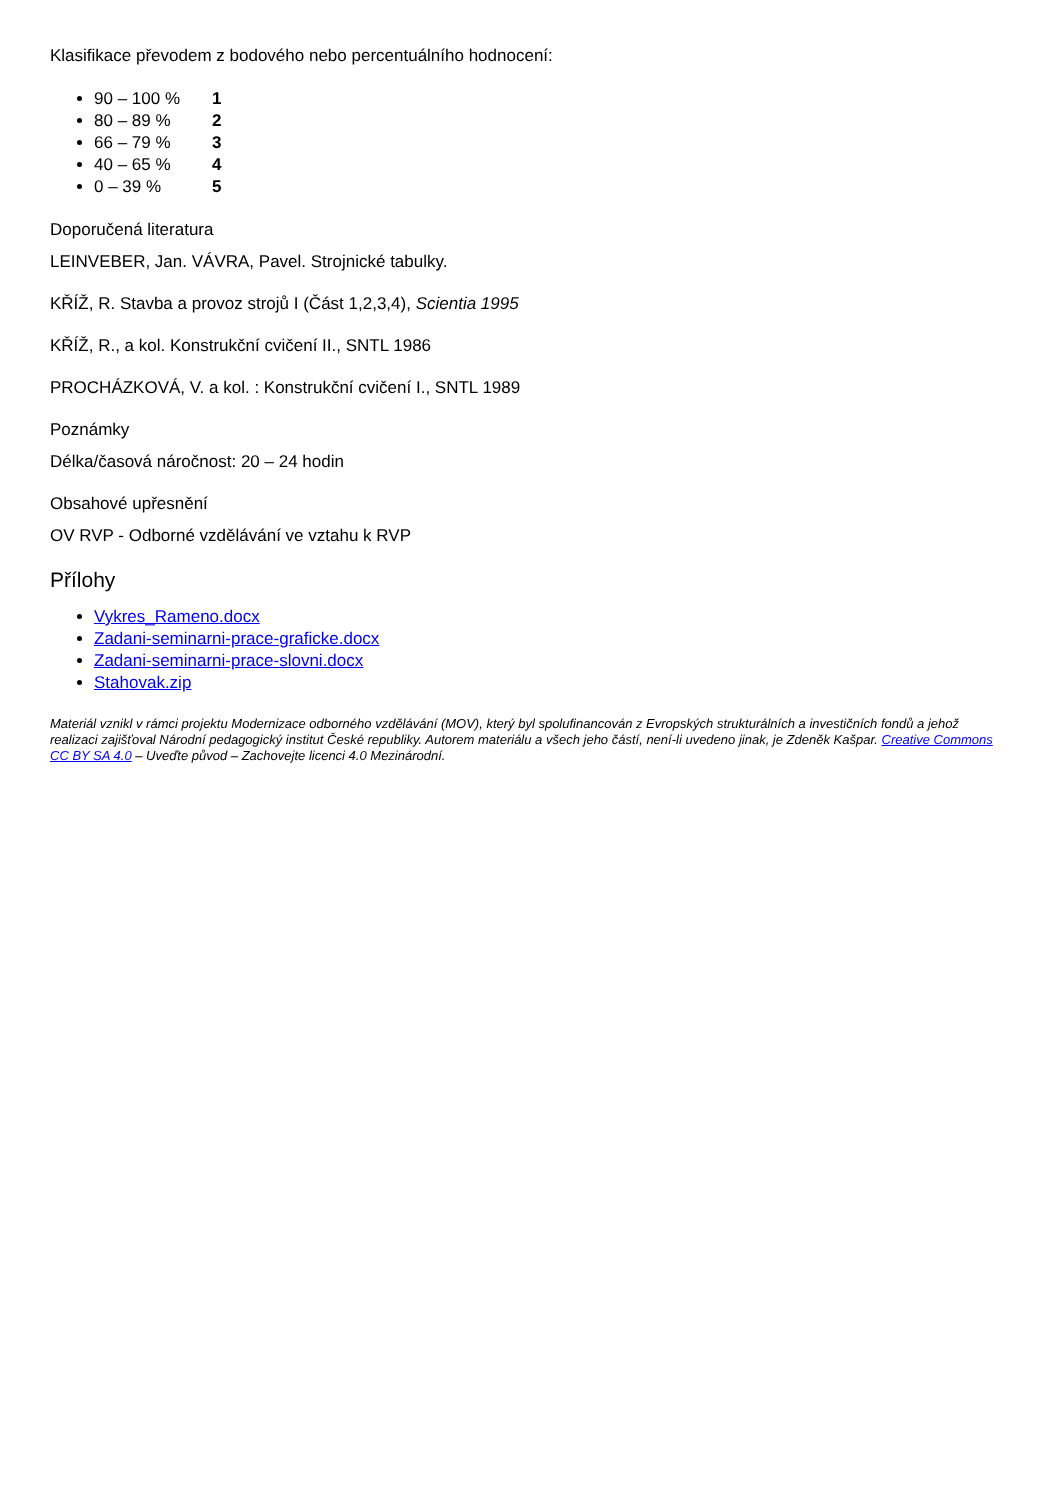Klasifikace převodem z bodového nebo percentuálního hodnocení:
90 – 100 % 1
80 – 89 % 2
66 – 79 % 3
40 – 65 % 4
0 – 39 % 5
Doporučená literatura
LEINVEBER, Jan. VÁVRA, Pavel. Strojnické tabulky.
KŘÍŽ, R. Stavba a provoz strojů I (Část 1,2,3,4), Scientia 1995
KŘÍŽ, R., a kol. Konstrukční cvičení II., SNTL 1986
PROCHÁZKOVÁ, V. a kol. : Konstrukční cvičení I., SNTL 1989
Poznámky
Délka/časová náročnost: 20 – 24 hodin
Obsahové upřesnění
OV RVP - Odborné vzdělávání ve vztahu k RVP
Přílohy
Vykres_Rameno.docx
Zadani-seminarni-prace-graficke.docx
Zadani-seminarni-prace-slovni.docx
Stahovak.zip
Materiál vznikl v rámci projektu Modernizace odborného vzdělávání (MOV), který byl spolufinancován z Evropských strukturálních a investičních fondů a jehož realizaci zajišťoval Národní pedagogický institut České republiky. Autorem materiálu a všech jeho částí, není-li uvedeno jinak, je Zdeněk Kašpar. Creative Commons CC BY SA 4.0 – Uveďte původ – Zachovejte licenci 4.0 Mezinárodní.